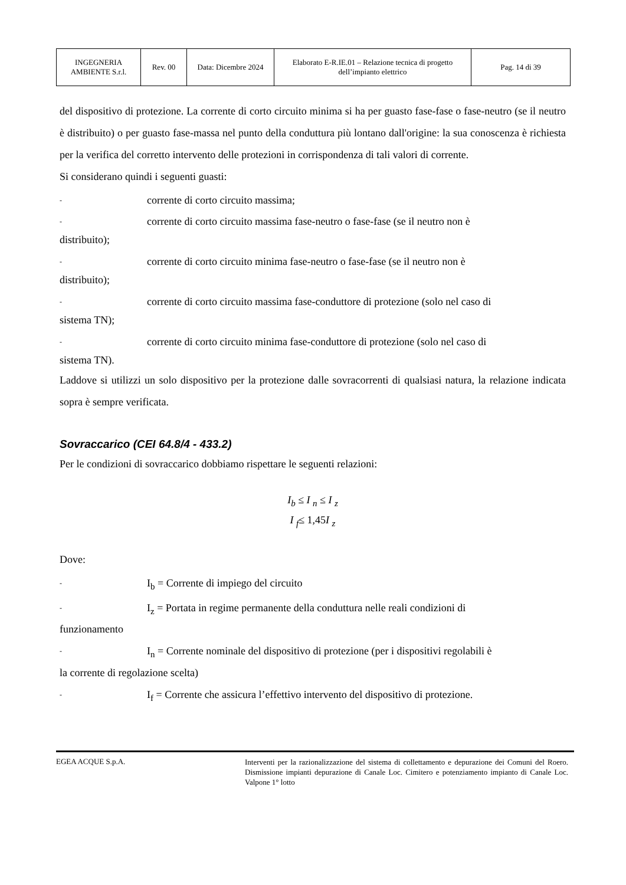| INGEGNERIA AMBIENTE S.r.l. | Rev. 00 | Data: Dicembre 2024 | Elaborato E-R.IE.01 – Relazione tecnica di progetto dell’impianto elettrico | Pag. 14 di 39 |
del dispositivo di protezione. La corrente di corto circuito minima si ha per guasto fase-fase o fase-neutro (se il neutro è distribuito) o per guasto fase-massa nel punto della conduttura più lontano dall'origine: la sua conoscenza è richiesta per la verifica del corretto intervento delle protezioni in corrispondenza di tali valori di corrente.
Si considerano quindi i seguenti guasti:
- corrente di corto circuito massima;
- corrente di corto circuito massima fase-neutro o fase-fase (se il neutro non è
distribuito);
- corrente di corto circuito minima fase-neutro o fase-fase (se il neutro non è
distribuito);
- corrente di corto circuito massima fase-conduttore di protezione (solo nel caso di
sistema TN);
- corrente di corto circuito minima fase-conduttore di protezione (solo nel caso di
sistema TN).
Laddove si utilizzi un solo dispositivo per la protezione dalle sovracorrenti di qualsiasi natura, la relazione indicata sopra è sempre verificata.
Sovraccarico (CEI 64.8/4 - 433.2)
Per le condizioni di sovraccarico dobbiamo rispettare le seguenti relazioni:
I<sub>b</sub> ≤ I <sub>n</sub> ≤ I <sub>z</sub>
I <sub>f</sub>≤ 1,45 I <sub>z</sub>
Dove:
- I<sub>b</sub> = Corrente di impiego del circuito
- I<sub>z</sub> = Portata in regime permanente della conduttura nelle reali condizioni di
funzionamento
- I<sub>n</sub> = Corrente nominale del dispositivo di protezione (per i dispositivi regolabili è
la corrente di regolazione scelta)
- I<sub>f</sub> = Corrente che assicura l’effettivo intervento del dispositivo di protezione.
EGEA ACQUE S.p.A.
Interventi per la razionalizzazione del sistema di collettamento e depurazione dei Comuni del Roero. Dismissione impianti depurazione di Canale Loc. Cimitero e potenziamento impianto di Canale Loc. Valpone 1° lotto